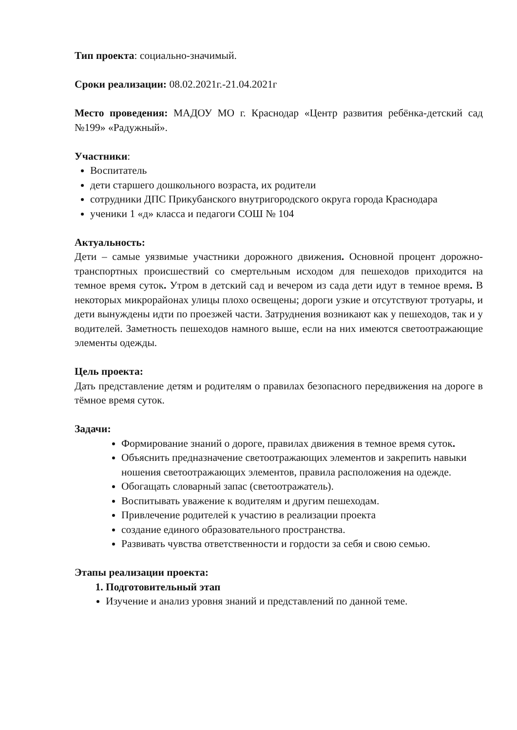Тип проекта: социально-значимый.
Сроки реализации: 08.02.2021г.-21.04.2021г
Место проведения: МАДОУ МО г. Краснодар «Центр развития ребёнка-детский сад №199» «Радужный».
Участники:
Воспитатель
дети старшего дошкольного возраста, их родители
сотрудники ДПС Прикубанского внутригородского округа города Краснодара
ученики 1 «д» класса и педагоги СОШ № 104
Актуальность:
Дети – самые уязвимые участники дорожного движения. Основной процент дорожно-транспортных происшествий со смертельным исходом для пешеходов приходится на темное время суток. Утром в детский сад и вечером из сада дети идут в темное время. В некоторых микрорайонах улицы плохо освещены; дороги узкие и отсутствуют тротуары, и дети вынуждены идти по проезжей части. Затруднения возникают как у пешеходов, так и у водителей. Заметность пешеходов намного выше, если на них имеются светоотражающие элементы одежды.
Цель проекта:
Дать представление детям и родителям о правилах безопасного передвижения на дороге в тёмное время суток.
Задачи:
Формирование знаний о дороге, правилах движения в темное время суток.
Объяснить предназначение светоотражающих элементов и закрепить навыки ношения светоотражающих элементов, правила расположения на одежде.
Обогащать словарный запас (светоотражатель).
Воспитывать уважение к водителям и другим пешеходам.
Привлечение родителей к участию в реализации проекта
создание единого образовательного пространства.
Развивать чувства ответственности и гордости за себя и свою семью.
Этапы реализации проекта:
1. Подготовительный этап
Изучение и анализ уровня знаний и представлений по данной теме.